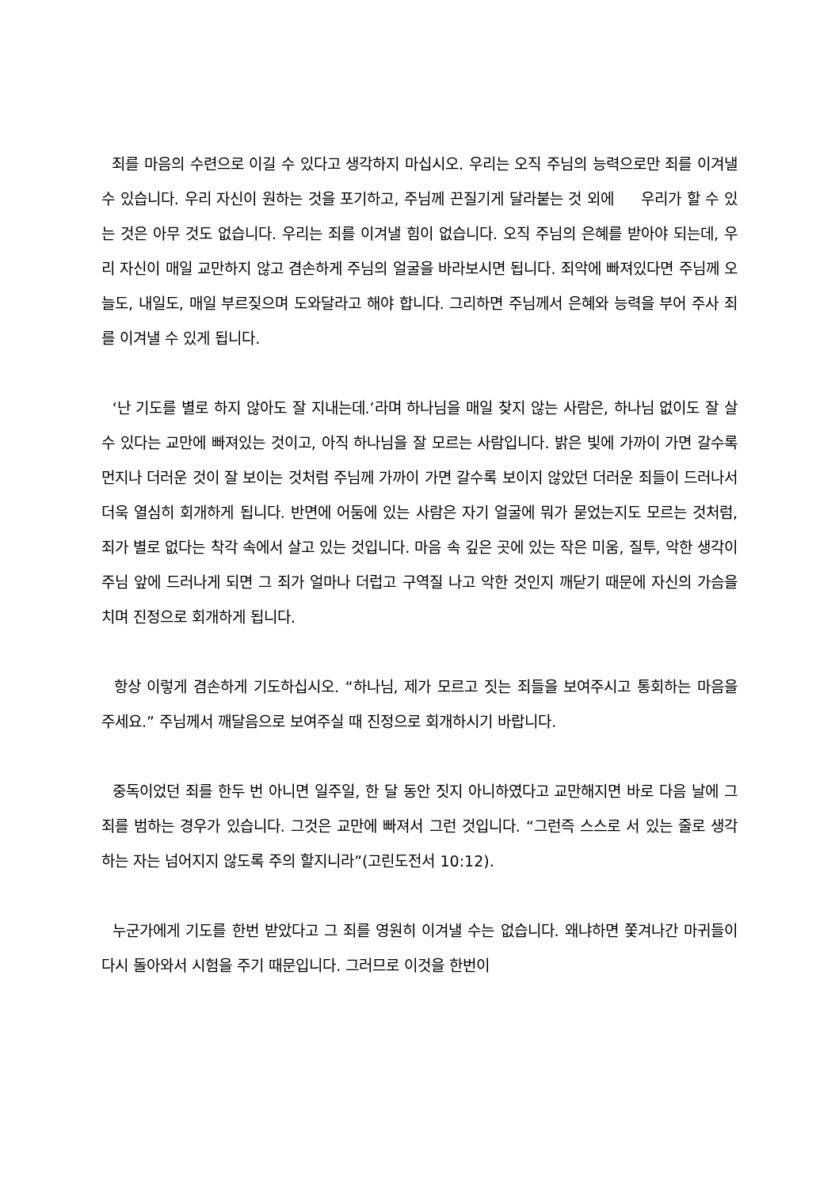죄를 마음의 수련으로 이길 수 있다고 생각하지 마십시오. 우리는 오직 주님의 능력으로만 죄를 이겨낼 수 있습니다. 우리 자신이 원하는 것을 포기하고, 주님께 끈질기게 달라붙는 것 외에 우리가 할 수 있는 것은 아무 것도 없습니다. 우리는 죄를 이겨낼 힘이 없습니다. 오직 주님의 은혜를 받아야 되는데, 우리 자신이 매일 교만하지 않고 겸손하게 주님의 얼굴을 바라보시면 됩니다. 죄악에 빠져있다면 주님께 오늘도, 내일도, 매일 부르짖으며 도와달라고 해야 합니다. 그리하면 주님께서 은혜와 능력을 부어 주사 죄를 이겨낼 수 있게 됩니다.
‘난 기도를 별로 하지 않아도 잘 지내는데.’라며 하나님을 매일 찾지 않는 사람은, 하나님 없이도 잘 살 수 있다는 교만에 빠져있는 것이고, 아직 하나님을 잘 모르는 사람입니다. 밝은 빛에 가까이 가면 갈수록 먼지나 더러운 것이 잘 보이는 것처럼 주님께 가까이 가면 갈수록 보이지 않았던 더러운 죄들이 드러나서 더욱 열심히 회개하게 됩니다. 반면에 어둠에 있는 사람은 자기 얼굴에 뭐가 묻었는지도 모르는 것처럼, 죄가 별로 없다는 착각 속에서 살고 있는 것입니다. 마음 속 깊은 곳에 있는 작은 미움, 질투, 악한 생각이 주님 앞에 드러나게 되면 그 죄가 얼마나 더럽고 구역질 나고 악한 것인지 깨닫기 때문에 자신의 가슴을 치며 진정으로 회개하게 됩니다.
항상 이렇게 겸손하게 기도하십시오. “하나님, 제가 모르고 짓는 죄들을 보여주시고 통회하는 마음을 주세요.” 주님께서 깨달음으로 보여주실 때 진정으로 회개하시기 바랍니다.
중독이었던 죄를 한두 번 아니면 일주일, 한 달 동안 짓지 아니하였다고 교만해지면 바로 다음 날에 그 죄를 범하는 경우가 있습니다. 그것은 교만에 빠져서 그런 것입니다. “그런즉 스스로 서 있는 줄로 생각하는 자는 넘어지지 않도록 주의 할지니라”(고린도전서 10:12).
누군가에게 기도를 한번 받았다고 그 죄를 영원히 이겨낼 수는 없습니다. 왜냐하면 쫓겨나간 마귀들이 다시 돌아와서 시험을 주기 때문입니다. 그러므로 이것을 한번이